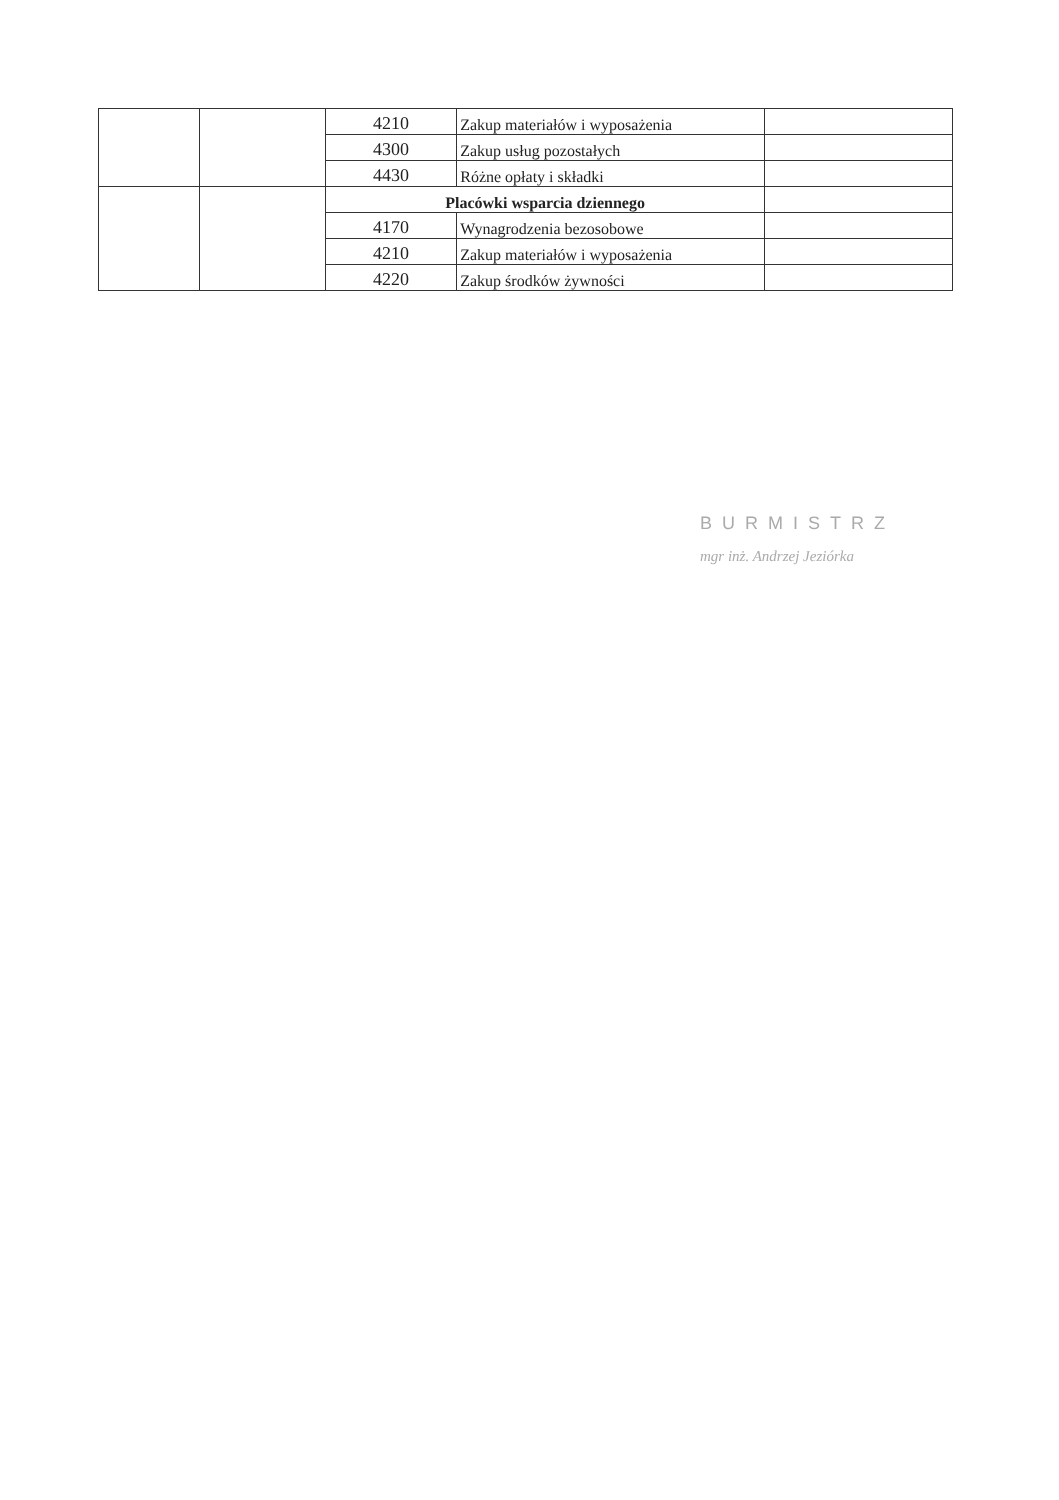| | | 4210 | Zakup materiałów i wyposażenia | |
| | | 4300 | Zakup usług pozostałych | |
| | | 4430 | Różne opłaty i składki | |
| | | Placówki wsparcia dziennego | | |
| | | 4170 | Wynagrodzenia bezosobowe | |
| | | 4210 | Zakup materiałów i wyposażenia | |
| | | 4220 | Zakup środków żywności | |
BURMISTRZ
mgr inż. Andrzej Jeziórka